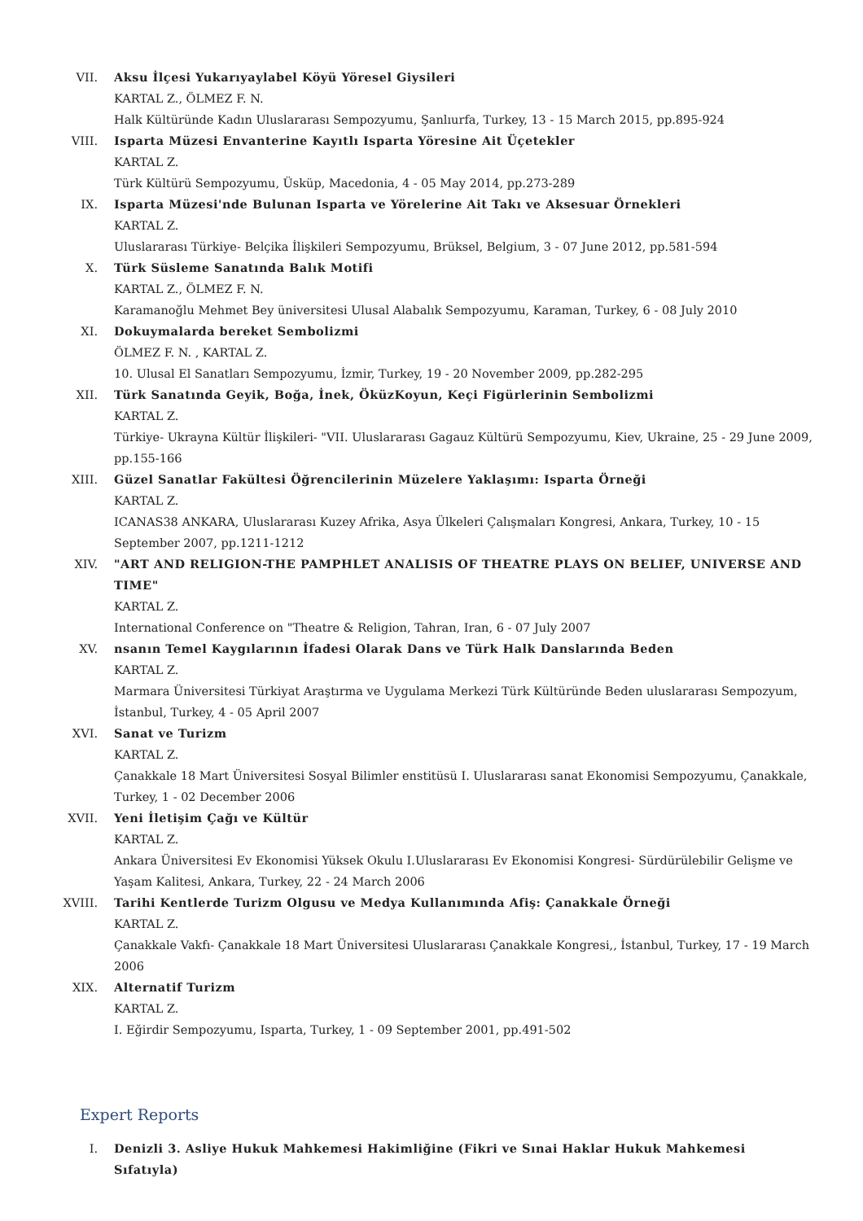VII. Aksu İlçesi Yukarıyaylabel Köyü Yöresel Giysileri
KARTAL Z., ÖLMEZ F. N.
Halk Kültüründe Kadın Uluslararası Sempozyumu, Şanlıurfa, Turkey, 13 - 15 March 2015, pp.895-924
VIII. Isparta Müzesi Envanterine Kayıtlı Isparta Yöresine Ait Üçetekler
KARTAL Z.
Türk Kültürü Sempozyumu, Üsküp, Macedonia, 4 - 05 May 2014, pp.273-289
IX. Isparta Müzesi'nde Bulunan Isparta ve Yörelerine Ait Takı ve Aksesuar Örnekleri
KARTAL Z.
Uluslararası Türkiye- Belçika İlişkileri Sempozyumu, Brüksel, Belgium, 3 - 07 June 2012, pp.581-594
X. Türk Süsleme Sanatında Balık Motifi
KARTAL Z., ÖLMEZ F. N.
Karamanoğlu Mehmet Bey üniversitesi Ulusal Alabalık Sempozyumu, Karaman, Turkey, 6 - 08 July 2010
XI. Dokuymalarda bereket Sembolizmi
ÖLMEZ F. N. , KARTAL Z.
10. Ulusal El Sanatları Sempozyumu, İzmir, Turkey, 19 - 20 November 2009, pp.282-295
XII. Türk Sanatında Geyik, Boğa, İnek, ÖküzKoyun, Keçi Figürlerinin Sembolizmi
KARTAL Z.
Türkiye- Ukrayna Kültür İlişkileri- "VII. Uluslararası Gagauz Kültürü Sempozyumu, Kiev, Ukraine, 25 - 29 June 2009, pp.155-166
XIII. Güzel Sanatlar Fakültesi Öğrencilerinin Müzelere Yaklaşımı: Isparta Örneği
KARTAL Z.
ICANAS38 ANKARA, Uluslararası Kuzey Afrika, Asya Ülkeleri Çalışmaları Kongresi, Ankara, Turkey, 10 - 15 September 2007, pp.1211-1212
XIV. "ART AND RELIGION-THE PAMPHLET ANALISIS OF THEATRE PLAYS ON BELIEF, UNIVERSE AND TIME"
KARTAL Z.
International Conference on "Theatre & Religion, Tahran, Iran, 6 - 07 July 2007
XV. nsanın Temel Kaygılarının İfadesi Olarak Dans ve Türk Halk Danslarında Beden
KARTAL Z.
Marmara Üniversitesi Türkiyat Araştırma ve Uygulama Merkezi Türk Kültüründe Beden uluslararası Sempozyum, İstanbul, Turkey, 4 - 05 April 2007
XVI. Sanat ve Turizm
KARTAL Z.
Çanakkale 18 Mart Üniversitesi Sosyal Bilimler enstitüsü I. Uluslararası sanat Ekonomisi Sempozyumu, Çanakkale, Turkey, 1 - 02 December 2006
XVII. Yeni İletişim Çağı ve Kültür
KARTAL Z.
Ankara Üniversitesi Ev Ekonomisi Yüksek Okulu I.Uluslararası Ev Ekonomisi Kongresi- Sürdürülebilir Gelişme ve Yaşam Kalitesi, Ankara, Turkey, 22 - 24 March 2006
XVIII.
Tarihi Kentlerde Turizm Olgusu ve Medya Kullanımında Afiş: Çanakkale Örneği
KARTAL Z.
Çanakkale Vakfı- Çanakkale 18 Mart Üniversitesi Uluslararası Çanakkale Kongresi,, İstanbul, Turkey, 17 - 19 March 2006
XIX. Alternatif Turizm
KARTAL Z.
I. Eğirdir Sempozyumu, Isparta, Turkey, 1 - 09 September 2001, pp.491-502
Expert Reports
I. Denizli 3. Asliye Hukuk Mahkemesi Hakimliğine (Fikri ve Sınai Haklar Hukuk Mahkemesi Sıfatıyla)